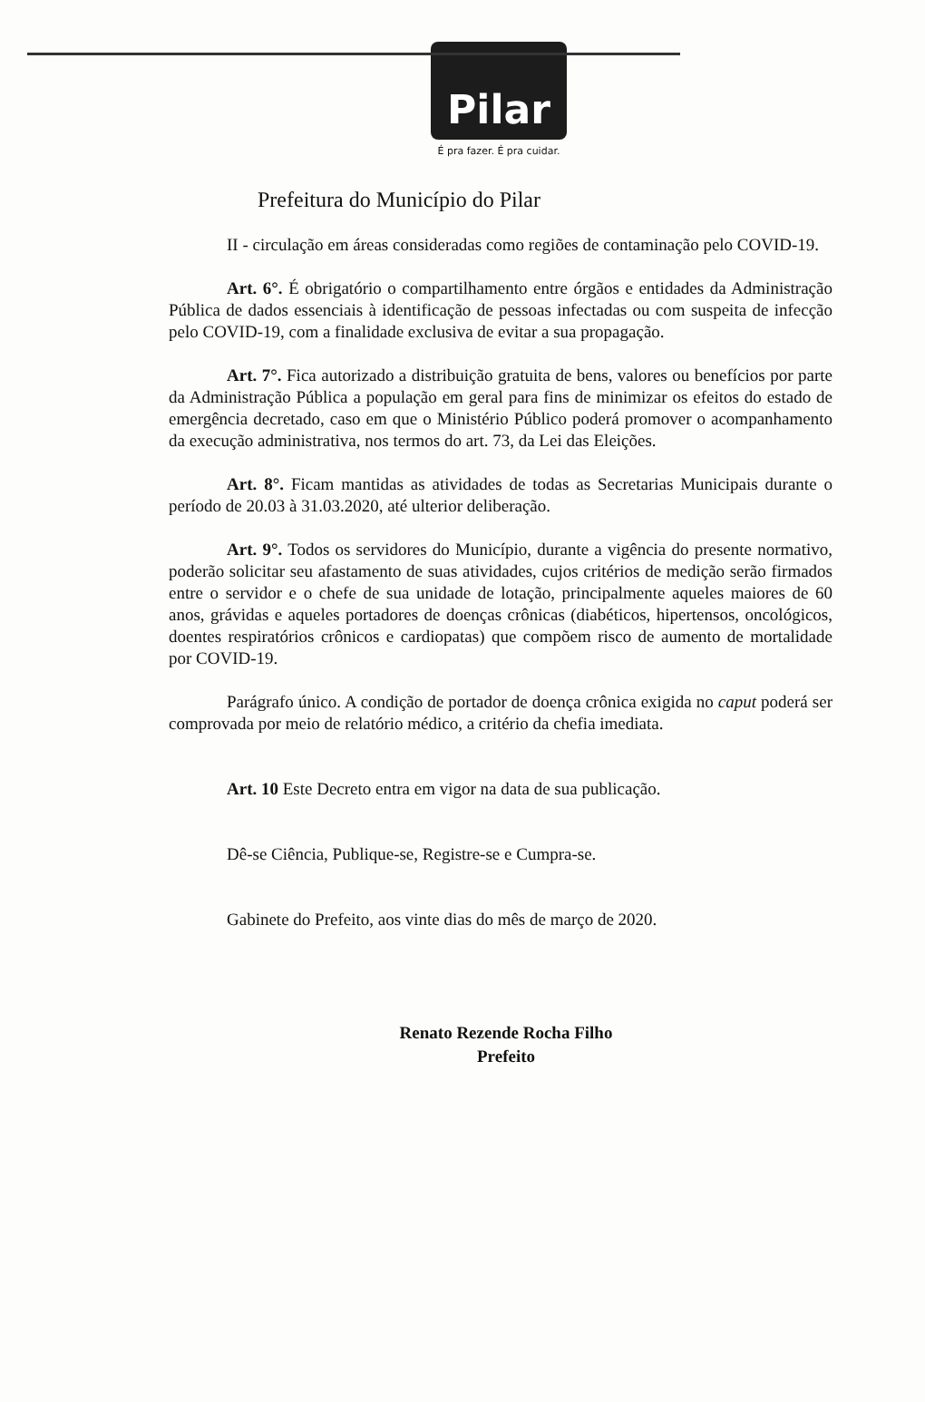Pilar
É pra fazer. É pra cuidar.
Prefeitura do Município do Pilar
II - circulação em áreas consideradas como regiões de contaminação pelo COVID-19.
Art. 6°. É obrigatório o compartilhamento entre órgãos e entidades da Administração Pública de dados essenciais à identificação de pessoas infectadas ou com suspeita de infecção pelo COVID-19, com a finalidade exclusiva de evitar a sua propagação.
Art. 7°. Fica autorizado a distribuição gratuita de bens, valores ou benefícios por parte da Administração Pública a população em geral para fins de minimizar os efeitos do estado de emergência decretado, caso em que o Ministério Público poderá promover o acompanhamento da execução administrativa, nos termos do art. 73, da Lei das Eleições.
Art. 8°. Ficam mantidas as atividades de todas as Secretarias Municipais durante o período de 20.03 à 31.03.2020, até ulterior deliberação.
Art. 9°. Todos os servidores do Município, durante a vigência do presente normativo, poderão solicitar seu afastamento de suas atividades, cujos critérios de medição serão firmados entre o servidor e o chefe de sua unidade de lotação, principalmente aqueles maiores de 60 anos, grávidas e aqueles portadores de doenças crônicas (diabéticos, hipertensos, oncológicos, doentes respiratórios crônicos e cardiopatas) que compõem risco de aumento de mortalidade por COVID-19.
Parágrafo único. A condição de portador de doença crônica exigida no caput poderá ser comprovada por meio de relatório médico, a critério da chefia imediata.
Art. 10 Este Decreto entra em vigor na data de sua publicação.
Dê-se Ciência, Publique-se, Registre-se e Cumpra-se.
Gabinete do Prefeito, aos vinte dias do mês de março de 2020.
Renato Rezende Rocha Filho
Prefeito